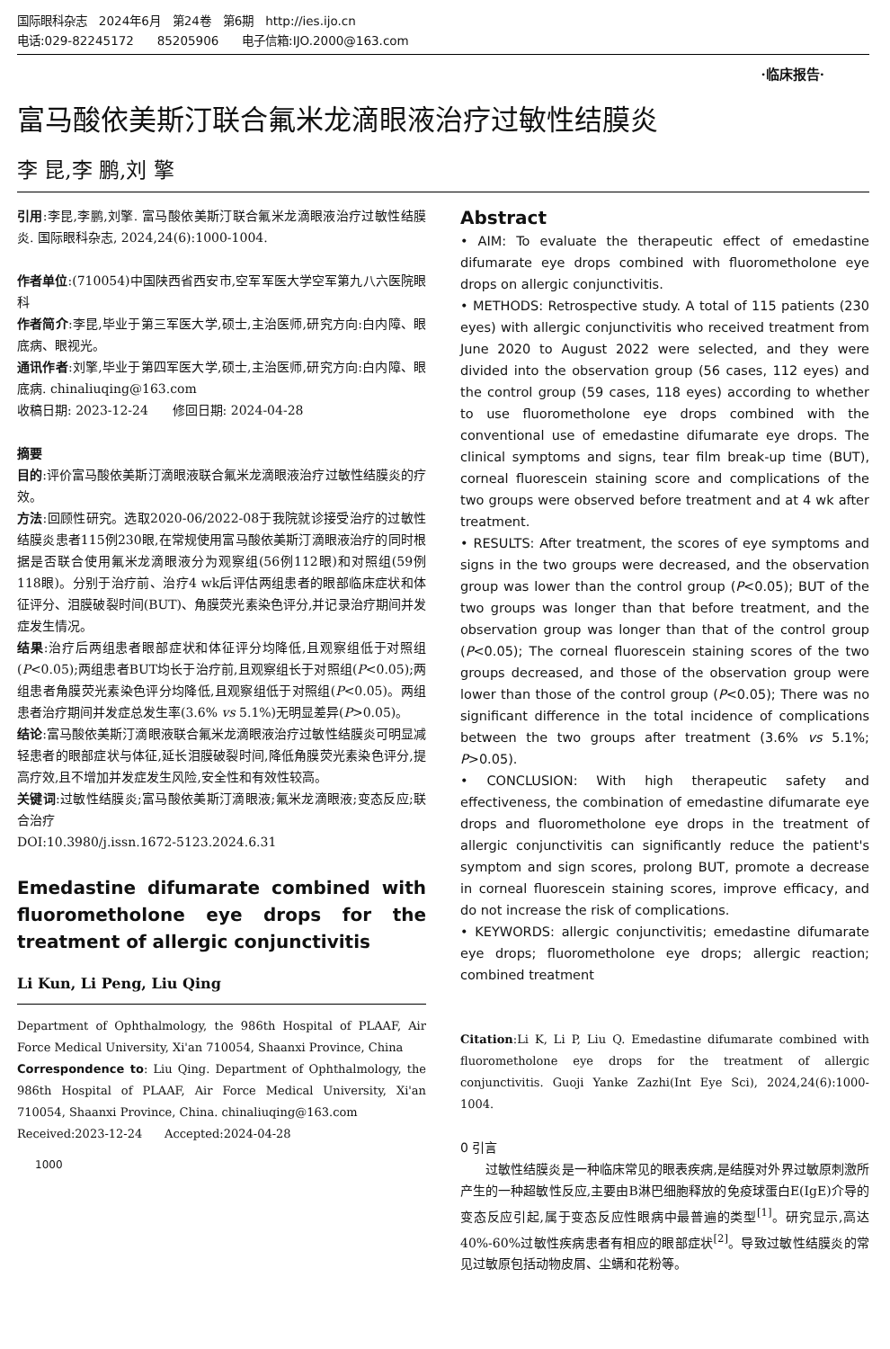国际眼科杂志 2024年6月 第24卷 第6期 http://ies.ijo.cn
电话:029-82245172 85205906 电子信箱:IJO.2000@163.com
·临床报告·
富马酸依美斯汀联合氟米龙滴眼液治疗过敏性结膜炎
李 昆,李 鹏,刘 擎
引用:李昆,李鹏,刘擎. 富马酸依美斯汀联合氟米龙滴眼液治疗过敏性结膜炎. 国际眼科杂志, 2024,24(6):1000-1004.
作者单位:(710054)中国陕西省西安市,空军军医大学空军第九八六医院眼科
作者简介:李昆,毕业于第三军医大学,硕士,主治医师,研究方向:白内障、眼底病、眼视光。
通讯作者:刘擎,毕业于第四军医大学,硕士,主治医师,研究方向:白内障、眼底病. chinaliuqing@163.com
收稿日期: 2023-12-24 修回日期: 2024-04-28
摘要
目的:评价富马酸依美斯汀滴眼液联合氟米龙滴眼液治疗过敏性结膜炎的疗效。
方法:回顾性研究。选取2020-06/2022-08于我院就诊接受治疗的过敏性结膜炎患者115例230眼,在常规使用富马酸依美斯汀滴眼液治疗的同时根据是否联合使用氟米龙滴眼液分为观察组(56例112眼)和对照组(59例118眼)。分别于治疗前、治疗4 wk后评估两组患者的眼部临床症状和体征评分、泪膜破裂时间(BUT)、角膜荧光素染色评分,并记录治疗期间并发症发生情况。
结果:治疗后两组患者眼部症状和体征评分均降低,且观察组低于对照组(P<0.05);两组患者BUT均长于治疗前,且观察组长于对照组(P<0.05);两组患者角膜荧光素染色评分均降低,且观察组低于对照组(P<0.05)。两组患者治疗期间并发症总发生率(3.6% vs 5.1%)无明显差异(P>0.05)。
结论:富马酸依美斯汀滴眼液联合氟米龙滴眼液治疗过敏性结膜炎可明显减轻患者的眼部症状与体征,延长泪膜破裂时间,降低角膜荧光素染色评分,提高疗效,且不增加并发症发生风险,安全性和有效性较高。
关键词:过敏性结膜炎;富马酸依美斯汀滴眼液;氟米龙滴眼液;变态反应;联合治疗
DOI:10.3980/j.issn.1672-5123.2024.6.31
Emedastine difumarate combined with fluorometholone eye drops for the treatment of allergic conjunctivitis
Li Kun, Li Peng, Liu Qing
Department of Ophthalmology, the 986th Hospital of PLAAF, Air Force Medical University, Xi'an 710054, Shaanxi Province, China
Correspondence to: Liu Qing. Department of Ophthalmology, the 986th Hospital of PLAAF, Air Force Medical University, Xi'an 710054, Shaanxi Province, China. chinaliuqing@163.com
Received:2023-12-24 Accepted:2024-04-28
1000
Abstract
• AIM: To evaluate the therapeutic effect of emedastine difumarate eye drops combined with fluorometholone eye drops on allergic conjunctivitis.
• METHODS: Retrospective study. A total of 115 patients (230 eyes) with allergic conjunctivitis who received treatment from June 2020 to August 2022 were selected, and they were divided into the observation group (56 cases, 112 eyes) and the control group (59 cases, 118 eyes) according to whether to use fluorometholone eye drops combined with the conventional use of emedastine difumarate eye drops. The clinical symptoms and signs, tear film break-up time (BUT), corneal fluorescein staining score and complications of the two groups were observed before treatment and at 4 wk after treatment.
• RESULTS: After treatment, the scores of eye symptoms and signs in the two groups were decreased, and the observation group was lower than the control group (P<0.05); BUT of the two groups was longer than that before treatment, and the observation group was longer than that of the control group (P<0.05); The corneal fluorescein staining scores of the two groups decreased, and those of the observation group were lower than those of the control group (P<0.05); There was no significant difference in the total incidence of complications between the two groups after treatment (3.6% vs 5.1%; P>0.05).
• CONCLUSION: With high therapeutic safety and effectiveness, the combination of emedastine difumarate eye drops and fluorometholone eye drops in the treatment of allergic conjunctivitis can significantly reduce the patient's symptom and sign scores, prolong BUT, promote a decrease in corneal fluorescein staining scores, improve efficacy, and do not increase the risk of complications.
• KEYWORDS: allergic conjunctivitis; emedastine difumarate eye drops; fluorometholone eye drops; allergic reaction; combined treatment
Citation:Li K, Li P, Liu Q. Emedastine difumarate combined with fluorometholone eye drops for the treatment of allergic conjunctivitis. Guoji Yanke Zazhi(Int Eye Sci), 2024,24(6):1000-1004.
0 引言
  过敏性结膜炎是一种临床常见的眼表疾病,是结膜对外界过敏原刺激所产生的一种超敏性反应,主要由B淋巴细胞释放的免疫球蛋白E(IgE)介导的变态反应引起,属于变态反应性眼病中最普遍的类型<sup>[1]</sup>。研究显示,高达40%-60%过敏性疾病患者有相应的眼部症状<sup>[2]</sup>。导致过敏性结膜炎的常见过敏原包括动物皮屑、尘螨和花粉等。